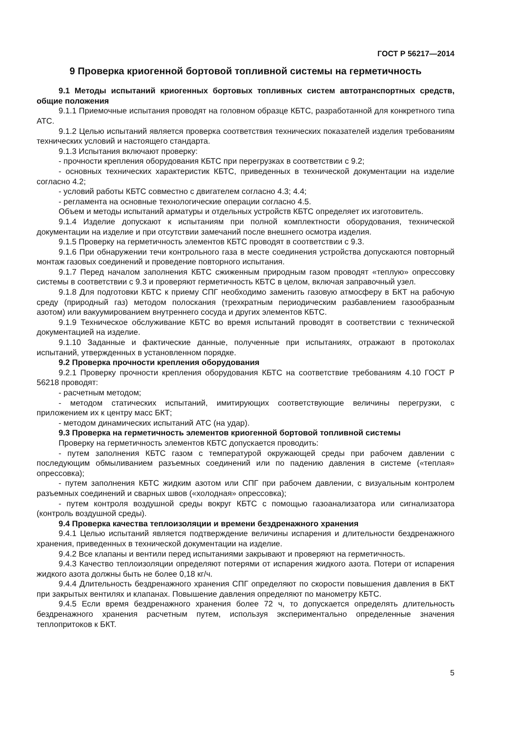ГОСТ Р 56217—2014
9 Проверка криогенной бортовой топливной системы на герметичность
9.1 Методы испытаний криогенных бортовых топливных систем автотранспортных средств, общие положения
9.1.1 Приемочные испытания проводят на головном образце КБТС, разработанной для конкретного типа АТС.
9.1.2 Целью испытаний является проверка соответствия технических показателей изделия требованиям технических условий и настоящего стандарта.
9.1.3 Испытания включают проверку:
- прочности крепления оборудования КБТС при перегрузках в соответствии с 9.2;
- основных технических характеристик КБТС, приведенных в технической документации на изделие согласно 4.2;
- условий работы КБТС совместно с двигателем согласно 4.3; 4.4;
- регламента на основные технологические операции согласно 4.5.
Объем и методы испытаний арматуры и отдельных устройств КБТС определяет их изготовитель.
9.1.4 Изделие допускают к испытаниям при полной комплектности оборудования, технической документации на изделие и при отсутствии замечаний после внешнего осмотра изделия.
9.1.5 Проверку на герметичность элементов КБТС проводят в соответствии с 9.3.
9.1.6 При обнаружении течи контрольного газа в месте соединения устройства допускаются повторный монтаж газовых соединений и проведение повторного испытания.
9.1.7 Перед началом заполнения КБТС сжиженным природным газом проводят «теплую» опрессовку системы в соответствии с 9.3 и проверяют герметичность КБТС в целом, включая заправочный узел.
9.1.8 Для подготовки КБТС к приему СПГ необходимо заменить газовую атмосферу в БКТ на рабочую среду (природный газ) методом полоскания (трехкратным периодическим разбавлением газообразным азотом) или вакуумированием внутреннего сосуда и других элементов КБТС.
9.1.9 Техническое обслуживание КБТС во время испытаний проводят в соответствии с технической документацией на изделие.
9.1.10 Заданные и фактические данные, полученные при испытаниях, отражают в протоколах испытаний, утвержденных в установленном порядке.
9.2 Проверка прочности крепления оборудования
9.2.1 Проверку прочности крепления оборудования КБТС на соответствие требованиям 4.10 ГОСТ Р 56218 проводят:
- расчетным методом;
- методом статических испытаний, имитирующих соответствующие величины перегрузки, с приложением их к центру масс БКТ;
- методом динамических испытаний АТС (на удар).
9.3 Проверка на герметичность элементов криогенной бортовой топливной системы
Проверку на герметичность элементов КБТС допускается проводить:
- путем заполнения КБТС газом с температурой окружающей среды при рабочем давлении с последующим обмыливанием разъемных соединений или по падению давления в системе («теплая» опрессовка);
- путем заполнения КБТС жидким азотом или СПГ при рабочем давлении, с визуальным контролем разъемных соединений и сварных швов («холодная» опрессовка);
- путем контроля воздушной среды вокруг КБТС с помощью газоанализатора или сигнализатора (контроль воздушной среды).
9.4 Проверка качества теплоизоляции и времени бездренажного хранения
9.4.1 Целью испытаний является подтверждение величины испарения и длительности бездренажного хранения, приведенных в технической документации на изделие.
9.4.2 Все клапаны и вентили перед испытаниями закрывают и проверяют на герметичность.
9.4.3 Качество теплоизоляции определяют потерями от испарения жидкого азота. Потери от испарения жидкого азота должны быть не более 0,18 кг/ч.
9.4.4 Длительность бездренажного хранения СПГ определяют по скорости повышения давления в БКТ при закрытых вентилях и клапанах. Повышение давления определяют по манометру КБТС.
9.4.5 Если время бездренажного хранения более 72 ч, то допускается определять длительность бездренажного хранения расчетным путем, используя экспериментально определенные значения теплопритоков к БКТ.
5